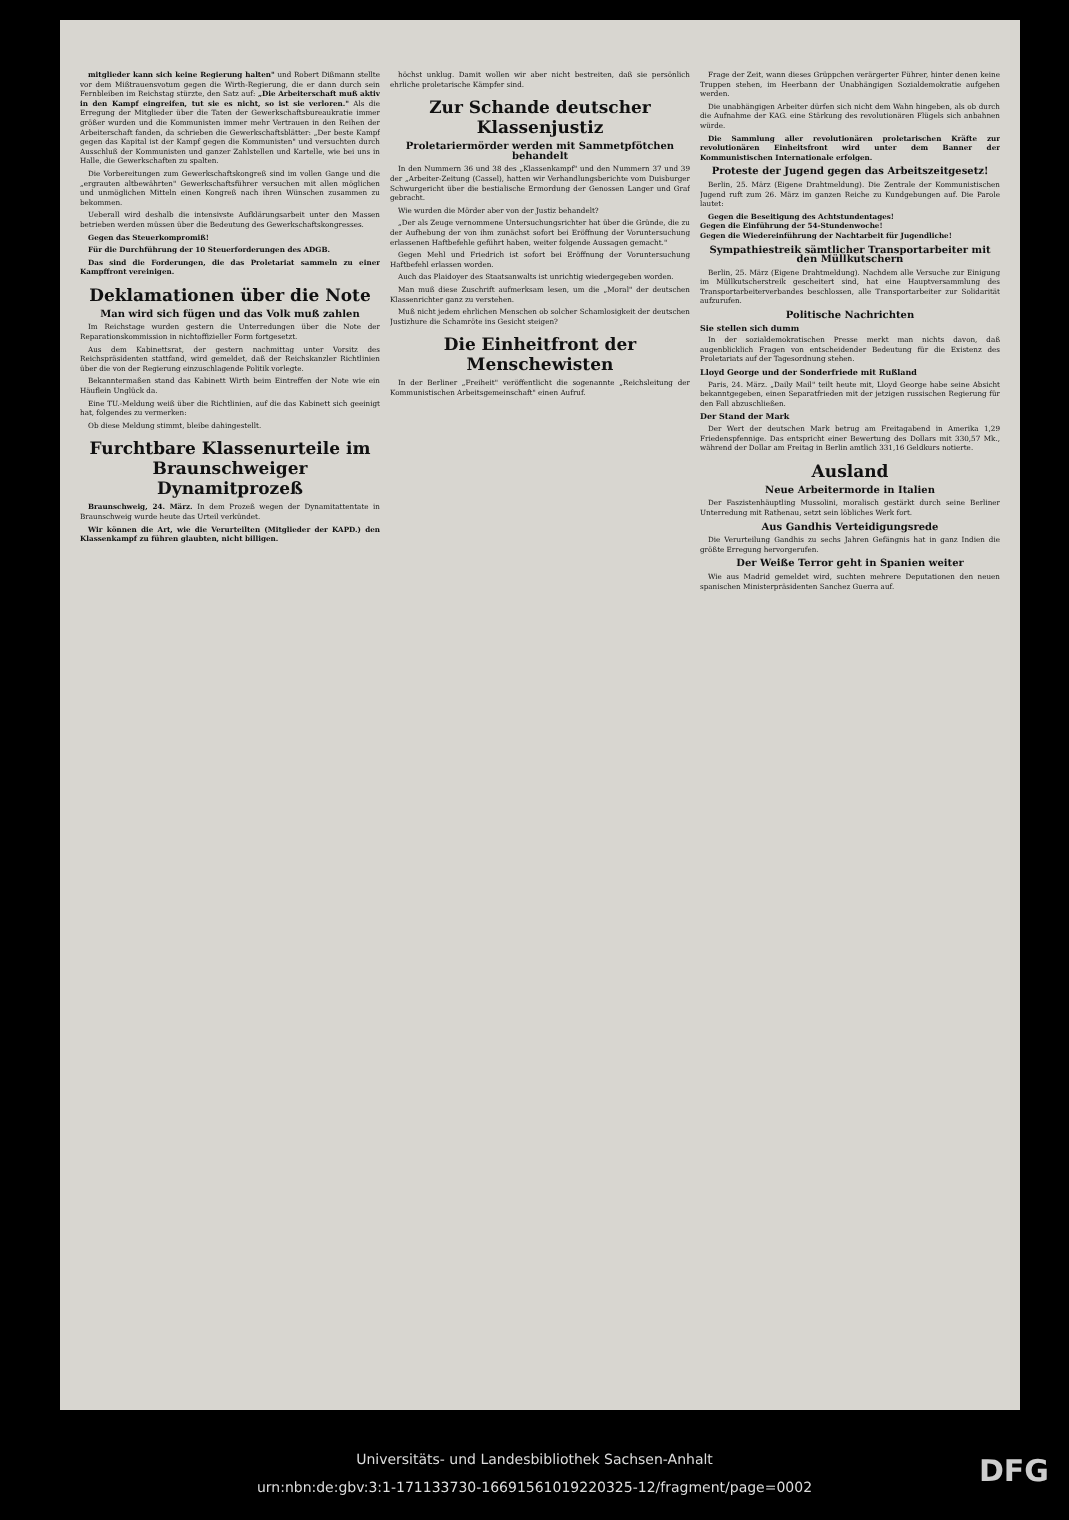mitglieder kann sich keine Regierung halten" und Robert Dißmann stellte vor dem Mißtrauensvotum gegen die Wirth-Regierung, die er dann durch sein Fernbleiben im Reichstag stürzte, den Satz auf: „Die Arbeiterschaft muß aktiv in den Kampf eingreifen, tut sie es nicht, so ist sie verloren." Als die Erregung der Mitglieder über die Taten der Gewerkschaftsbureaukratie immer größer wurden und die Kommunisten immer mehr Vertrauen in den Reihen der Arbeiterschaft fanden, da schrieben die Gewerkschaftsblätter: „Der beste Kampf gegen das Kapital ist der Kampf gegen die Kommunisten" und versuchten durch Ausschluß der Kommunisten und ganzer Zahlstellen und Kartelle, wie bei uns in Halle, die Gewerkschaften zu spalten.
Die Vorbereitungen zum Gewerkschaftskongreß sind im vollen Gange und die „ergrauten altbewährten" Gewerkschaftsführer versuchen mit allen möglichen und unmöglichen Mitteln einen Kongreß nach ihren Wünschen zusammen zu bekommen.
Ueberall wird deshalb die intensivste Aufklärungsarbeit unter den Massen betrieben werden müssen über die Bedeutung des Gewerkschaftskongresses.
Gegen das Steuerkompromiß!
Für die Durchführung der 10 Steuerforderungen des ADGB.
Das sind die Forderungen, die das Proletariat sammeln zu einer Kampffront vereinigen.
Deklamationen über die Note
Man wird sich fügen und das Volk muß zahlen
Im Reichstage wurden gestern die Unterredungen über die Note der Reparationskommission in nichtoffizieller Form fortgesetzt.
Aus dem Kabinettsrat, der gestern nachmittag unter Vorsitz des Reichspräsidenten stattfand, wird gemeldet, daß der Reichskanzler Richtlinien über die von der Regierung einzuschlagende Politik vorlegte.
Bekanntermaßen stand das Kabinett Wirth beim Eintreffen der Note wie ein Häuflein Unglück da.
Eine TU.-Meldung weiß über die Richtlinien, auf die das Kabinett sich geeinigt hat, folgendes zu vermerken:
Ob diese Meldung stimmt, bleibe dahingestellt.
Furchtbare Klassenurteile im Braunschweiger Dynamitprozeß
Braunschweig, 24. März. In dem Prozeß wegen der Dynamitattentate in Braunschweig wurde heute das Urteil verkündet.
Wir können die Art, wie die Verurteilten (Mitglieder der KAPD.) den Klassenkampf zu führen glaubten, nicht billigen.
höchst unklug. Damit wollen wir aber nicht bestreiten, daß sie persönlich ehrliche proletarische Kämpfer sind.
Zur Schande deutscher Klassenjustiz
Proletariermörder werden mit Sammetpfötchen behandelt
In den Nummern 36 und 38 des „Klassenkampf" und den Nummern 37 und 39 der „Arbeiter-Zeitung (Cassel), hatten wir Verhandlungsberichte vom Duisburger Schwurgericht über die bestialische Ermordung der Genossen Langer und Graf gebracht.
Wie wurden die Mörder aber von der Justiz behandelt?
„Der als Zeuge vernommene Untersuchungsrichter hat über die Gründe, die zu der Aufhebung der von ihm zunächst sofort bei Eröffnung der Voruntersuchung erlassenen Haftbefehle geführt haben, weiter folgende Aussagen gemacht."
Gegen Mehl und Friedrich ist sofort bei Eröffnung der Voruntersuchung Haftbefehl erlassen worden.
Auch das Plaidoyer des Staatsanwalts ist unrichtig wiedergegeben worden.
Man muß diese Zuschrift aufmerksam lesen, um die „Moral" der deutschen Klassenrichter ganz zu verstehen.
Muß nicht jedem ehrlichen Menschen ob solcher Schamlosigkeit der deutschen Justizhure die Schamröte ins Gesicht steigen?
Die Einheitfront der Menschewisten
In der Berliner „Freiheit" veröffentlicht die sogenannte „Reichsleitung der Kommunistischen Arbeitsgemeinschaft" einen Aufruf.
Frage der Zeit, wann dieses Grüppchen verärgerter Führer, hinter denen keine Truppen stehen, im Heerbann der Unabhängigen Sozialdemokratie aufgehen werden.
Die unabhängigen Arbeiter dürfen sich nicht dem Wahn hingeben, als ob durch die Aufnahme der KAG. eine Stärkung des revolutionären Flügels sich anbahnen würde.
Die Sammlung aller revolutionären proletarischen Kräfte zur revolutionären Einheitsfront wird unter dem Banner der Kommunistischen Internationale erfolgen.
Proteste der Jugend gegen das Arbeitszeitgesetz!
Berlin, 25. März (Eigene Drahtmeldung). Die Zentrale der Kommunistischen Jugend ruft zum 26. März im ganzen Reiche zu Kundgebungen auf. Die Parole lautet:
Gegen die Beseitigung des Achtstundentages!
Gegen die Einführung der 54-Stundenwoche!
Gegen die Wiedereinführung der Nachtarbeit für Jugendliche!
Sympathiestreik sämtlicher Transportarbeiter mit den Müllkutschern
Berlin, 25. März (Eigene Drahtmeldung). Nachdem alle Versuche zur Einigung im Müllkutscherstreik gescheitert sind, hat eine Hauptversammlung des Transportarbeiterverbandes beschlossen, alle Transportarbeiter zur Solidarität aufzurufen.
Politische Nachrichten
Sie stellen sich dumm
In der sozialdemokratischen Presse merkt man nichts davon, daß augenblicklich Fragen von entscheidender Bedeutung für die Existenz des Proletariats auf der Tagesordnung stehen.
Lloyd George und der Sonderfriede mit Rußland
Paris, 24. März. „Daily Mail" teilt heute mit, Lloyd George habe seine Absicht bekanntgegeben, einen Separatfrieden mit der jetzigen russischen Regierung für den Fall abzuschließen.
Der Stand der Mark
Der Wert der deutschen Mark betrug am Freitagabend in Amerika 1,29 Friedenspfennige. Das entspricht einer Bewertung des Dollars mit 330,57 Mk., während der Dollar am Freitag in Berlin amtlich 331,16 Geldkurs notierte.
Ausland
Neue Arbeitermorde in Italien
Der Faszistenhäuptling Mussolini, moralisch gestärkt durch seine Berliner Unterredung mit Rathenau, setzt sein löbliches Werk fort.
Aus Gandhis Verteidigungsrede
Die Verurteilung Gandhis zu sechs Jahren Gefängnis hat in ganz Indien die größte Erregung hervorgerufen.
Der Weiße Terror geht in Spanien weiter
Wie aus Madrid gemeldet wird, suchten mehrere Deputationen den neuen spanischen Ministerpräsidenten Sanchez Guerra auf.
Universitäts- und Landesbibliothek Sachsen-Anhalt
urn:nbn:de:gbv:3:1-171133730-16691561019220325-12/fragment/page=0002
DFG